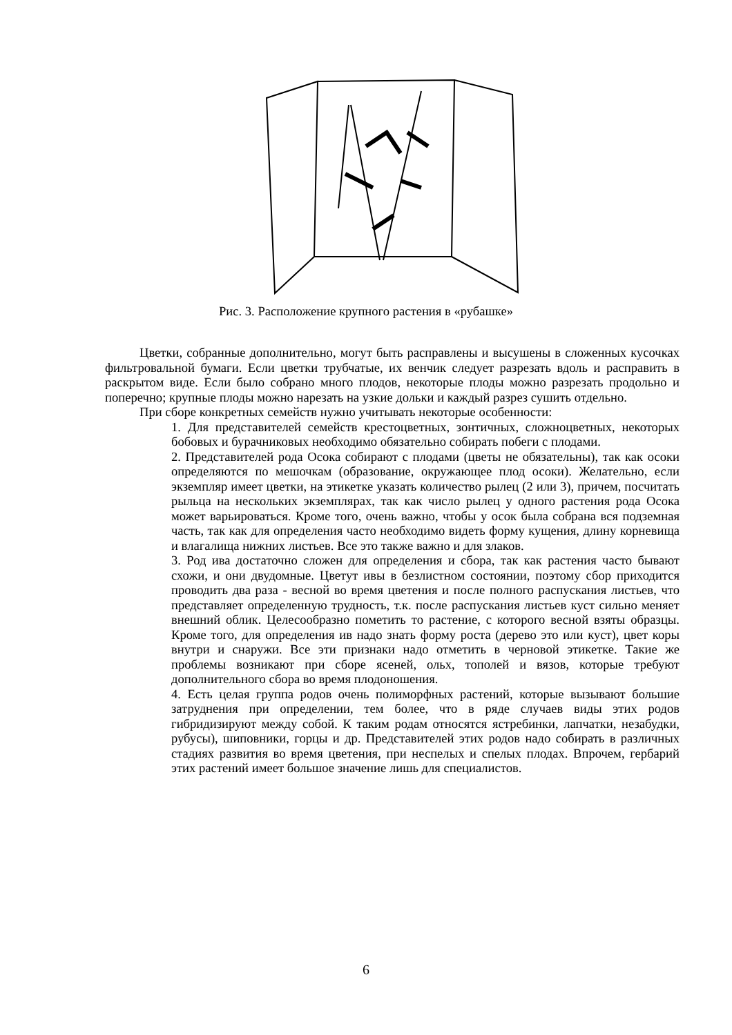Рис. 3. Расположение крупного растения в «рубашке»
Цветки, собранные дополнительно, могут быть расправлены и высушены в сложенных кусочках фильтровальной бумаги. Если цветки трубчатые, их венчик следует разрезать вдоль и расправить в раскрытом виде. Если было собрано много плодов, некоторые плоды можно разрезать продольно и поперечно; крупные плоды можно нарезать на узкие дольки и каждый разрез сушить отдельно.
При сборе конкретных семейств нужно учитывать некоторые особенности:
1. Для представителей семейств крестоцветных, зонтичных, сложноцветных, некоторых бобовых и бурачниковых необходимо обязательно собирать побеги с плодами.
2. Представителей рода Осока собирают с плодами (цветы не обязательны), так как осоки определяются по мешочкам (образование, окружающее плод осоки). Желательно, если экземпляр имеет цветки, на этикетке указать количество рылец (2 или 3), причем, посчитать рыльца на нескольких экземплярах, так как число рылец у одного растения рода Осока может варьироваться. Кроме того, очень важно, чтобы у осок была собрана вся подземная часть, так как для определения часто необходимо видеть форму кущения, длину корневища и влагалища нижних листьев. Все это также важно и для злаков.
3. Род ива достаточно сложен для определения и сбора, так как растения часто бывают схожи, и они двудомные. Цветут ивы в безлистном состоянии, поэтому сбор приходится проводить два раза - весной во время цветения и после полного распускания листьев, что представляет определенную трудность, т.к. после распускания листьев куст сильно меняет внешний облик. Целесообразно пометить то растение, с которого весной взяты образцы. Кроме того, для определения ив надо знать форму роста (дерево это или куст), цвет коры внутри и снаружи. Все эти признаки надо отметить в черновой этикетке. Такие же проблемы возникают при сборе ясеней, ольх, тополей и вязов, которые требуют дополнительного сбора во время плодоношения.
4. Есть целая группа родов очень полиморфных растений, которые вызывают большие затруднения при определении, тем более, что в ряде случаев виды этих родов гибридизируют между собой. К таким родам относятся ястребинки, лапчатки, незабудки, рубусы), шиповники, горцы и др. Представителей этих родов надо собирать в различных стадиях развития во время цветения, при неспелых и спелых плодах. Впрочем, гербарий этих растений имеет большое значение лишь для специалистов.
6